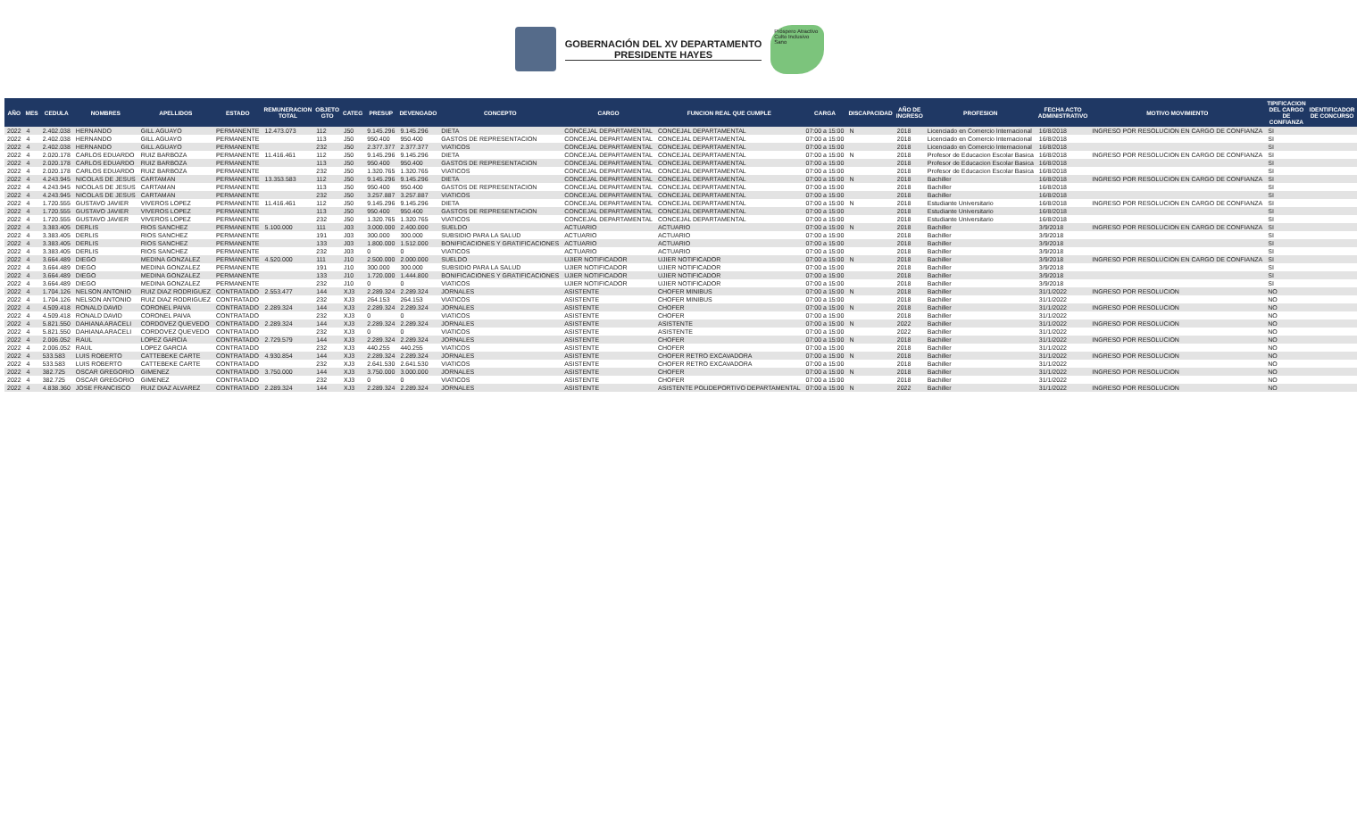GOBERNACIÓN DEL XV DEPARTAMENTO
PRESIDENTE HAYES
Próspero Atractivo Culto Inclusivo Sano
| AÑO | MES | CEDULA | NOMBRES | APELLIDOS | ESTADO | REMUNERACION TOTAL | OBJETO GTO | CATEG | PRESUP | DEVENGADO | CONCEPTO | CARGO | FUNCION REAL QUE CUMPLE | CARGA | DISCAPACIDAD | AÑO DE INGRESO | PROFESION | FECHA ACTO ADMINISTRATIVO | MOTIVO MOVIMIENTO | TIPIFICACION DEL CARGO DE CONFIANZA | IDENTIFICADOR DE CONCURSO |
| --- | --- | --- | --- | --- | --- | --- | --- | --- | --- | --- | --- | --- | --- | --- | --- | --- | --- | --- | --- | --- | --- |
| 2022 | 4 | 2.402.038 | HERNANDO | GILL AGUAYO | PERMANENTE | 12.473.073 | 112 | J50 | 9.145.296 | 9.145.296 | DIETA | CONCEJAL DEPARTAMENTAL | CONCEJAL DEPARTAMENTAL | 07:00 a 15:00 | N | 2018 | Licenciado en Comercio Internacional | 16/8/2018 | INGRESO POR RESOLUCION EN CARGO DE CONFIANZA | SI | |
| 2022 | 4 | 2.402.038 | HERNANDO | GILL AGUAYO | PERMANENTE | | 113 | J50 | 950.400 | 950.400 | GASTOS DE REPRESENTACION | CONCEJAL DEPARTAMENTAL | CONCEJAL DEPARTAMENTAL | 07:00 a 15:00 | | 2018 | Licenciado en Comercio Internacional | 16/8/2018 | | SI | |
| 2022 | 4 | 2.402.038 | HERNANDO | GILL AGUAYO | PERMANENTE | | 232 | J50 | 2.377.377 | 2.377.377 | VIATICOS | CONCEJAL DEPARTAMENTAL | CONCEJAL DEPARTAMENTAL | 07:00 a 15:00 | | 2018 | Licenciado en Comercio Internacional | 16/8/2018 | | SI | |
| 2022 | 4 | 2.020.178 | CARLOS EDUARDO | RUIZ BARBOZA | PERMANENTE | 11.416.461 | 112 | J50 | 9.145.296 | 9.145.296 | DIETA | CONCEJAL DEPARTAMENTAL | CONCEJAL DEPARTAMENTAL | 07:00 a 15:00 | N | 2018 | Profesor de Educacion Escolar Basica | 16/8/2018 | INGRESO POR RESOLUCION EN CARGO DE CONFIANZA | SI | |
| 2022 | 4 | 2.020.178 | CARLOS EDUARDO | RUIZ BARBOZA | PERMANENTE | | 113 | J50 | 950.400 | 950.400 | GASTOS DE REPRESENTACION | CONCEJAL DEPARTAMENTAL | CONCEJAL DEPARTAMENTAL | 07:00 a 15:00 | | 2018 | Profesor de Educacion Escolar Basica | 16/8/2018 | | SI | |
| 2022 | 4 | 2.020.178 | CARLOS EDUARDO | RUIZ BARBOZA | PERMANENTE | | 232 | J50 | 1.320.765 | 1.320.765 | VIATICOS | CONCEJAL DEPARTAMENTAL | CONCEJAL DEPARTAMENTAL | 07:00 a 15:00 | | 2018 | Profesor de Educacion Escolar Basica | 16/8/2018 | | SI | |
| 2022 | 4 | 4.243.945 | NICOLAS DE JESUS | CARTAMAN | PERMANENTE | 13.353.583 | 112 | J50 | 9.145.296 | 9.145.296 | DIETA | CONCEJAL DEPARTAMENTAL | CONCEJAL DEPARTAMENTAL | 07:00 a 15:00 | N | 2018 | Bachiller | 16/8/2018 | INGRESO POR RESOLUCION EN CARGO DE CONFIANZA | SI | |
| 2022 | 4 | 4.243.945 | NICOLAS DE JESUS | CARTAMAN | PERMANENTE | | 113 | J50 | 950.400 | 950.400 | GASTOS DE REPRESENTACION | CONCEJAL DEPARTAMENTAL | CONCEJAL DEPARTAMENTAL | 07:00 a 15:00 | | 2018 | Bachiller | 16/8/2018 | | SI | |
| 2022 | 4 | 4.243.945 | NICOLAS DE JESUS | CARTAMAN | PERMANENTE | | 232 | J50 | 3.257.887 | 3.257.887 | VIATICOS | CONCEJAL DEPARTAMENTAL | CONCEJAL DEPARTAMENTAL | 07:00 a 15:00 | | 2018 | Bachiller | 16/8/2018 | | SI | |
| 2022 | 4 | 1.720.555 | GUSTAVO JAVIER | VIVEROS LOPEZ | PERMANENTE | 11.416.461 | 112 | J50 | 9.145.296 | 9.145.296 | DIETA | CONCEJAL DEPARTAMENTAL | CONCEJAL DEPARTAMENTAL | 07:00 a 15:00 | N | 2018 | Estudiante Universitario | 16/8/2018 | INGRESO POR RESOLUCION EN CARGO DE CONFIANZA | SI | |
| 2022 | 4 | 1.720.555 | GUSTAVO JAVIER | VIVEROS LOPEZ | PERMANENTE | | 113 | J50 | 950.400 | 950.400 | GASTOS DE REPRESENTACION | CONCEJAL DEPARTAMENTAL | CONCEJAL DEPARTAMENTAL | 07:00 a 15:00 | | 2018 | Estudiante Universitario | 16/8/2018 | | SI | |
| 2022 | 4 | 1.720.555 | GUSTAVO JAVIER | VIVEROS LOPEZ | PERMANENTE | | 232 | J50 | 1.320.765 | 1.320.765 | VIATICOS | CONCEJAL DEPARTAMENTAL | CONCEJAL DEPARTAMENTAL | 07:00 a 15:00 | | 2018 | Estudiante Universitario | 16/8/2018 | | SI | |
| 2022 | 4 | 3.383.405 | DERLIS | RIOS SANCHEZ | PERMANENTE | 5.100.000 | 111 | J03 | 3.000.000 | 2.400.000 | SUELDO | ACTUARIO | ACTUARIO | 07:00 a 15:00 | N | 2018 | Bachiller | 3/9/2018 | INGRESO POR RESOLUCION EN CARGO DE CONFIANZA | SI | |
| 2022 | 4 | 3.383.405 | DERLIS | RIOS SANCHEZ | PERMANENTE | | 191 | J03 | 300.000 | 300.000 | SUBSIDIO PARA LA SALUD | ACTUARIO | ACTUARIO | 07:00 a 15:00 | | 2018 | Bachiller | 3/9/2018 | | SI | |
| 2022 | 4 | 3.383.405 | DERLIS | RIOS SANCHEZ | PERMANENTE | | 133 | J03 | 1.800.000 | 1.512.000 | BONIFICACIONES Y GRATIFICACIONES | ACTUARIO | ACTUARIO | 07:00 a 15:00 | | 2018 | Bachiller | 3/9/2018 | | SI | |
| 2022 | 4 | 3.383.405 | DERLIS | RIOS SANCHEZ | PERMANENTE | | 232 | J03 | 0 | 0 | VIATICOS | ACTUARIO | ACTUARIO | 07:00 a 15:00 | | 2018 | Bachiller | 3/9/2018 | | SI | |
| 2022 | 4 | 3.664.489 | DIEGO | MEDINA GONZALEZ | PERMANENTE | 4.520.000 | 111 | J10 | 2.500.000 | 2.000.000 | SUELDO | UJIER NOTIFICADOR | UJIER NOTIFICADOR | 07:00 a 15:00 | N | 2018 | Bachiller | 3/9/2018 | INGRESO POR RESOLUCION EN CARGO DE CONFIANZA | SI | |
| 2022 | 4 | 3.664.489 | DIEGO | MEDINA GONZALEZ | PERMANENTE | | 191 | J10 | 300.000 | 300.000 | SUBSIDIO PARA LA SALUD | UJIER NOTIFICADOR | UJIER NOTIFICADOR | 07:00 a 15:00 | | 2018 | Bachiller | 3/9/2018 | | SI | |
| 2022 | 4 | 3.664.489 | DIEGO | MEDINA GONZALEZ | PERMANENTE | | 133 | J10 | 1.720.000 | 1.444.800 | BONIFICACIONES Y GRATIFICACIONES | UJIER NOTIFICADOR | UJIER NOTIFICADOR | 07:00 a 15:00 | | 2018 | Bachiller | 3/9/2018 | | SI | |
| 2022 | 4 | 3.664.489 | DIEGO | MEDINA GONZALEZ | PERMANENTE | | 232 | J10 | 0 | 0 | VIATICOS | UJIER NOTIFICADOR | UJIER NOTIFICADOR | 07:00 a 15:00 | | 2018 | Bachiller | 3/9/2018 | | SI | |
| 2022 | 4 | 1.704.126 | NELSON ANTONIO | RUIZ DIAZ RODRIGUEZ | CONTRATADO | 2.553.477 | 144 | XJ3 | 2.289.324 | 2.289.324 | JORNALES | ASISTENTE | CHOFER MINIBUS | 07:00 a 15:00 | N | 2018 | Bachiller | 31/1/2022 | INGRESO POR RESOLUCION | NO | |
| 2022 | 4 | 1.704.126 | NELSON ANTONIO | RUIZ DIAZ RODRIGUEZ | CONTRATADO | | 232 | XJ3 | 264.153 | 264.153 | VIATICOS | ASISTENTE | CHOFER MINIBUS | 07:00 a 15:00 | | 2018 | Bachiller | 31/1/2022 | | NO | |
| 2022 | 4 | 4.509.418 | RONALD DAVID | CORONEL PAIVA | CONTRATADO | 2.289.324 | 144 | XJ3 | 2.289.324 | 2.289.324 | JORNALES | ASISTENTE | CHOFER | 07:00 a 15:00 | N | 2018 | Bachiller | 31/1/2022 | INGRESO POR RESOLUCION | NO | |
| 2022 | 4 | 4.509.418 | RONALD DAVID | CORONEL PAIVA | CONTRATADO | | 232 | XJ3 | 0 | 0 | VIATICOS | ASISTENTE | CHOFER | 07:00 a 15:00 | | 2018 | Bachiller | 31/1/2022 | | NO | |
| 2022 | 4 | 5.821.550 | DAHIANA ARACELI | CORDOVEZ QUEVEDO | CONTRATADO | 2.289.324 | 144 | XJ3 | 2.289.324 | 2.289.324 | JORNALES | ASISTENTE | ASISTENTE | 07:00 a 15:00 | N | 2022 | Bachiller | 31/1/2022 | INGRESO POR RESOLUCION | NO | |
| 2022 | 4 | 5.821.550 | DAHIANA ARACELI | CORDOVEZ QUEVEDO | CONTRATADO | | 232 | XJ3 | 0 | 0 | VIATICOS | ASISTENTE | ASISTENTE | 07:00 a 15:00 | | 2022 | Bachiller | 31/1/2022 | | NO | |
| 2022 | 4 | 2.006.052 | RAUL | LOPEZ GARCIA | CONTRATADO | 2.729.579 | 144 | XJ3 | 2.289.324 | 2.289.324 | JORNALES | ASISTENTE | CHOFER | 07:00 a 15:00 | N | 2018 | Bachiller | 31/1/2022 | INGRESO POR RESOLUCION | NO | |
| 2022 | 4 | 2.006.052 | RAUL | LOPEZ GARCIA | CONTRATADO | | 232 | XJ3 | 440.255 | 440.255 | VIATICOS | ASISTENTE | CHOFER | 07:00 a 15:00 | | 2018 | Bachiller | 31/1/2022 | | NO | |
| 2022 | 4 | 533.583 | LUIS ROBERTO | CATTEBEKE CARTE | CONTRATADO | 4.930.854 | 144 | XJ3 | 2.289.324 | 2.289.324 | JORNALES | ASISTENTE | CHOFER RETRO EXCAVADORA | 07:00 a 15:00 | N | 2018 | Bachiller | 31/1/2022 | INGRESO POR RESOLUCION | NO | |
| 2022 | 4 | 533.583 | LUIS ROBERTO | CATTEBEKE CARTE | CONTRATADO | | 232 | XJ3 | 2.641.530 | 2.641.530 | VIATICOS | ASISTENTE | CHOFER RETRO EXCAVADORA | 07:00 a 15:00 | | 2018 | Bachiller | 31/1/2022 | | NO | |
| 2022 | 4 | 382.725 | OSCAR GREGORIO | GIMENEZ | CONTRATADO | 3.750.000 | 144 | XJ3 | 3.750.000 | 3.000.000 | JORNALES | ASISTENTE | CHOFER | 07:00 a 15:00 | N | 2018 | Bachiller | 31/1/2022 | INGRESO POR RESOLUCION | NO | |
| 2022 | 4 | 382.725 | OSCAR GREGORIO | GIMENEZ | CONTRATADO | | 232 | XJ3 | 0 | 0 | VIATICOS | ASISTENTE | CHOFER | 07:00 a 15:00 | | 2018 | Bachiller | 31/1/2022 | | NO | |
| 2022 | 4 | 4.838.360 | JOSE FRANCISCO | RUIZ DIAZ ALVAREZ | CONTRATADO | 2.289.324 | 144 | XJ3 | 2.289.324 | 2.289.324 | JORNALES | ASISTENTE | ASISTENTE POLIDEPORTIVO DEPARTAMENTAL | 07:00 a 15:00 | N | 2022 | Bachiller | 31/1/2022 | INGRESO POR RESOLUCION | NO | |